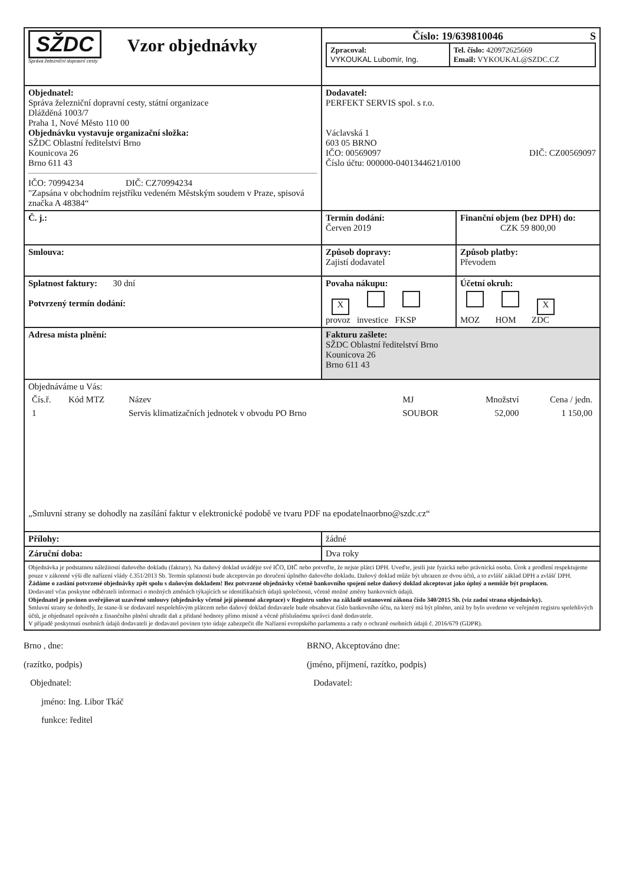| SŽDC Vzor objednávky Správa železniční dopravní cesty | Číslo: 19/639810046 S / Zpracoval: VYKOUKAL Lubomír, Ing. / Tel. číslo: 420972625669 Email: VYKOUKAL@SZDC.CZ / | |
| Objednatel: Správa železniční dopravní cesty, státní organizace Dlážděná 1003/7 Praha 1, Nové Město 110 00 Objednávku vystavuje organizační složka: SŽDC Oblastní ředitelství Brno Kounicova 26 Brno 611 43 IČO: 70994234 DIČ: CZ70994234 "Zapsána v obchodním rejstříku vedeném Městským soudem v Praze, spisová značka A 48384“ | Dodavatel: PERFEKT SERVIS spol. s r.o. Václavská 1 603 05 BRNO IČO: 00569097 DIČ: CZ00569097 Číslo účtu: 000000-0401344621/0100 | |
| Č. j.: | Termín dodání: Červen 2019 | Finanční objem (bez DPH) do: CZK 59 800,00 |
| Smlouva: | Způsob dopravy: Zajistí dodavatel | Způsob platby: Převodem |
| Splatnost faktury: 30 dní Potvrzený termín dodání: | Povaha nákupu: X provoz investice FKSP | Účetní okruh: X MOZ HOM ZDC |
| Adresa místa plnění: | Fakturu zašlete: SŽDC Oblastní ředitelství Brno Kounicova 26 Brno 611 43 | |
| Objednáváme u Vás: / Čís.ř. / Kód MTZ / Název / MJ / Množství / Cena / jedn. / / 1 / / Servis klimatizačních jednotek v obvodu PO Brno / SOUBOR / 52,000 / 1 150,00 / „Smluvní strany se dohodly na zasílání faktur v elektronické podobě ve tvaru PDF na epodatelnaorbno@szdc.cz“ | | |
| Přílohy: | žádné | |
| Záruční doba: | Dva roky | |
| Objednávka je podstatnou náležitostí daňového dokladu (faktury). Na daňový doklad uvádějte své IČO, DIČ nebo potvrďte, že nejste plátci DPH. Uveďte, jestli jste fyzická nebo právnická osoba. Úrok z prodlení respektujeme pouze v zákonné výši dle nařízení vlády č.351/2013 Sb. Termín splatnosti bude akceptován po doručení úplného daňového dokladu. Daňový doklad může být uhrazen ze dvou účtů, a to zvlášť základ DPH a zvlášť DPH. Žádáme o zaslání potvrzené objednávky zpět spolu s daňovým dokladem! Bez potvrzené objednávky včetně bankovního spojení nelze daňový doklad akceptovat jako úplný a nemůže být proplacen. Dodavatel včas poskytne odběrateli informaci o možných změnách týkajících se identifikačních údajů společnosti, včetně možné změny bankovních údajů. Objednatel je povinen uveřejňovat uzavřené smlouvy (objednávky včetně její písemné akceptace) v Registru smluv na základě ustanovení zákona číslo 340/2015 Sb. (viz zadní strana objednávky). Smluvní strany se dohodly, že stane-li se dodavatel nespolehlivým plátcem nebo daňový doklad dodavatele bude obsahovat číslo bankovního účtu, na který má být plněno, aniž by bylo uvedeno ve veřejném registru spolehlivých účtů, je objednatel oprávněn z finančního plnění uhradit daň z přidané hodnoty přímo místně a věcně příslušnému správci daně dodavatele. V případě poskytnutí osobních údajů dodavateli je dodavatel povinen tyto údaje zabezpečit dle Nařízení evropského parlamentu a rady o ochraně osobních údajů č. 2016/679 (GDPR). | | |
Brno , dne:
(razítko, podpis)
Objednatel:
jméno: Ing. Libor Tkáč
funkce: ředitel
BRNO, Akceptováno dne:
(jméno, příjmení, razítko, podpis)
Dodavatel: